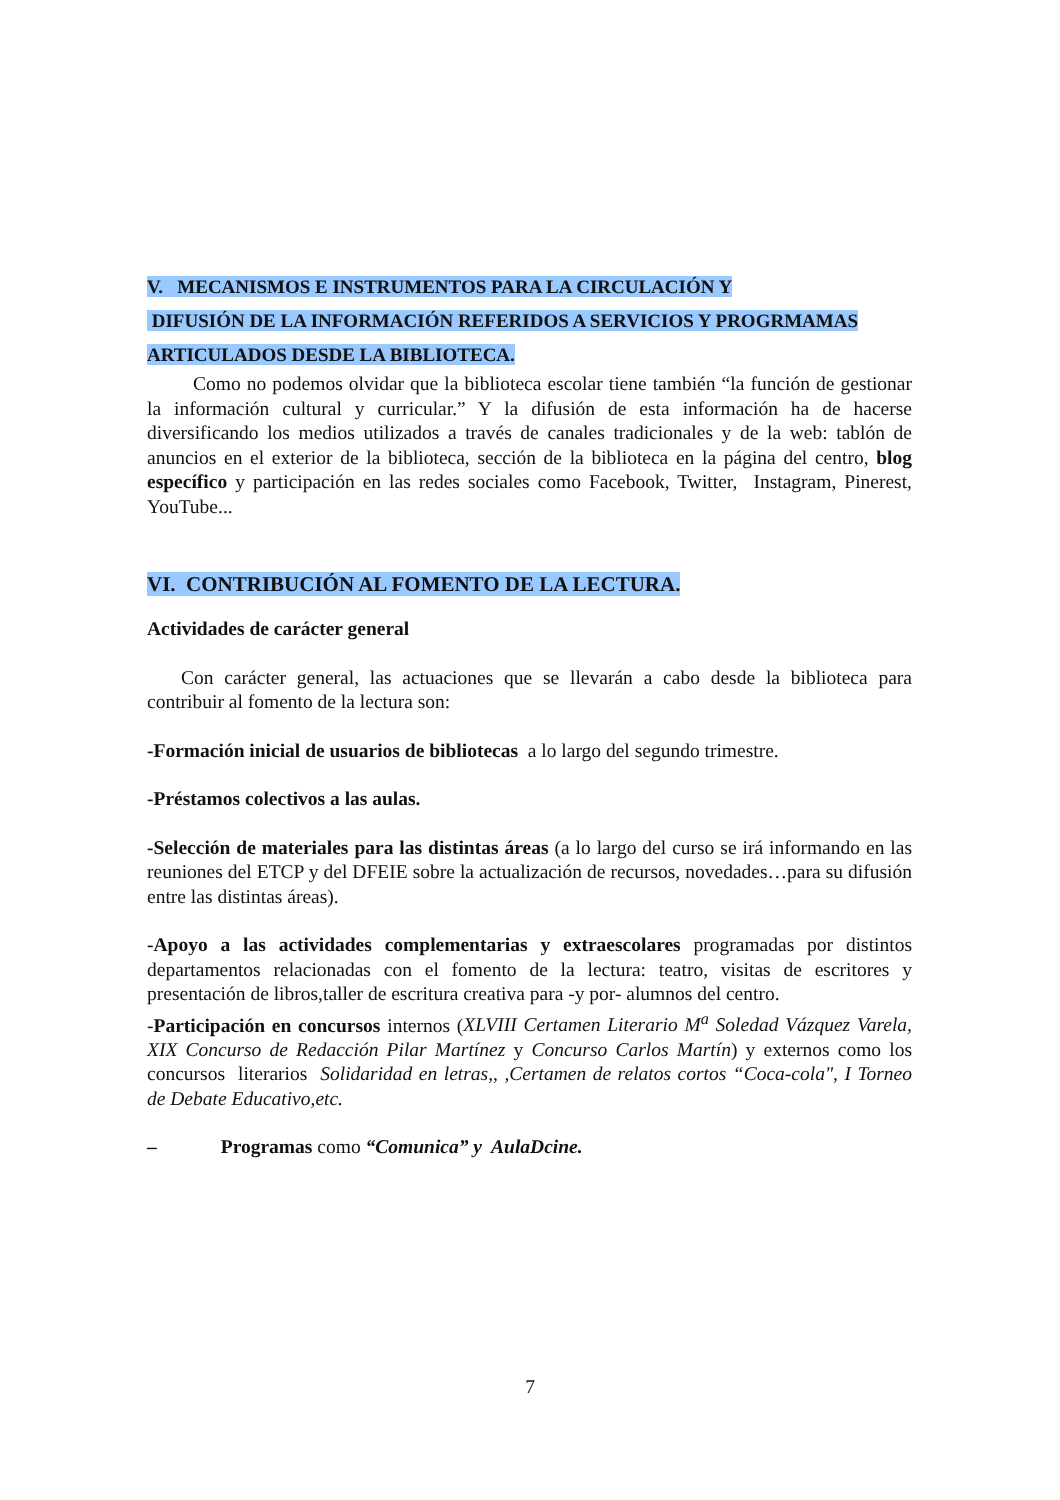V. MECANISMOS E INSTRUMENTOS PARA LA CIRCULACIÓN Y
DIFUSIÓN DE LA INFORMACIÓN REFERIDOS A SERVICIOS Y PROGRMAMAS
ARTICULADOS DESDE LA BIBLIOTECA.
Como no podemos olvidar que la biblioteca escolar tiene también “la función de gestionar la información cultural y curricular.” Y la difusión de esta información ha de hacerse diversificando los medios utilizados a través de canales tradicionales y de la web: tablón de anuncios en el exterior de la biblioteca, sección de la biblioteca en la página del centro, blog específico y participación en las redes sociales como Facebook, Twitter, Instagram, Pinerest, YouTube...
VI. CONTRIBUCIÓN AL FOMENTO DE LA LECTURA.
Actividades de carácter general
Con carácter general, las actuaciones que se llevarán a cabo desde la biblioteca para contribuir al fomento de la lectura son:
-Formación inicial de usuarios de bibliotecas a lo largo del segundo trimestre.
-Préstamos colectivos a las aulas.
-Selección de materiales para las distintas áreas (a lo largo del curso se irá informando en las reuniones del ETCP y del DFEIE sobre la actualización de recursos, novedades…para su difusión entre las distintas áreas).
-Apoyo a las actividades complementarias y extraescolares programadas por distintos departamentos relacionadas con el fomento de la lectura: teatro, visitas de escritores y presentación de libros,taller de escritura creativa para -y por- alumnos del centro.
-Participación en concursos internos (XLVIII Certamen Literario M<sup>a</sup> Soledad Vázquez Varela, XIX Concurso de Redacción Pilar Martínez y Concurso Carlos Martín) y externos como los concursos literarios Solidaridad en letras,, ,Certamen de relatos cortos “Coca-cola", I Torneo de Debate Educativo,etc.
– Programas como “Comunica” y AulaDcine.
7